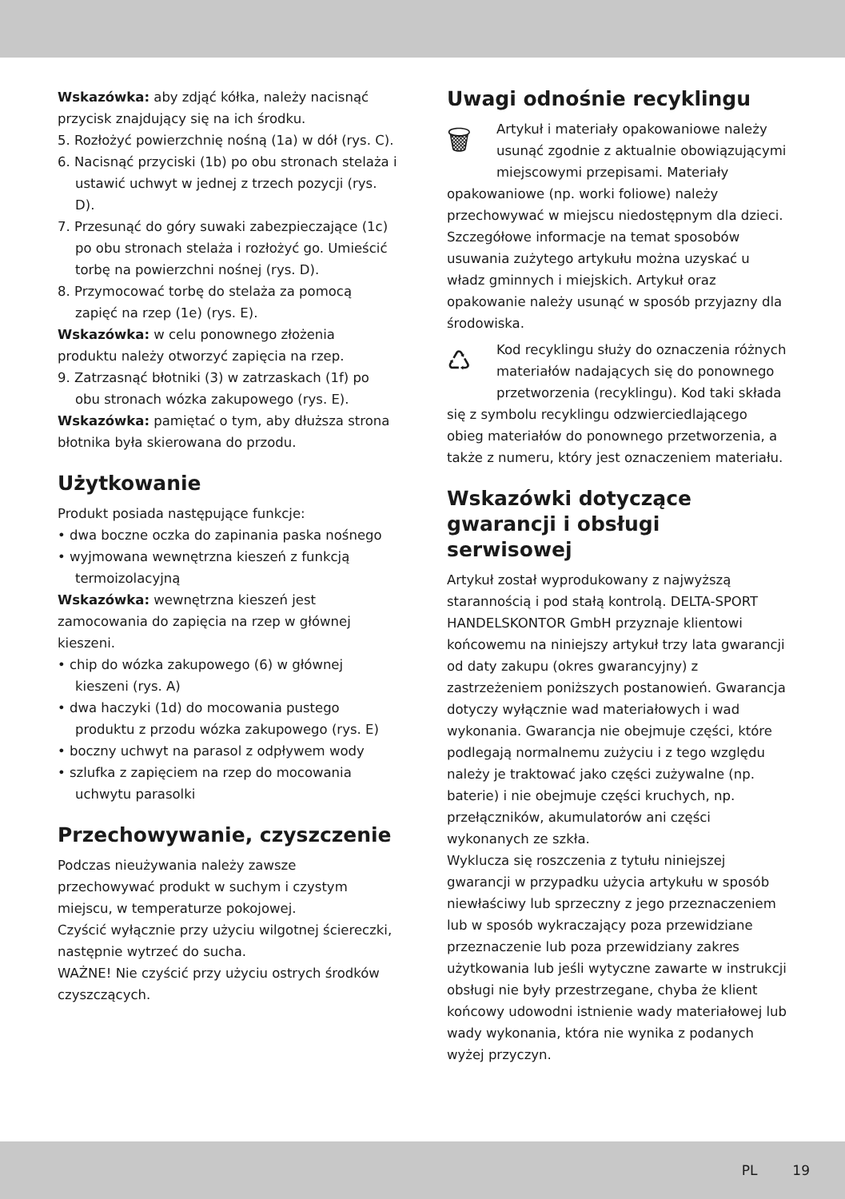Wskazówka: aby zdjąć kółka, należy nacisnąć przycisk znajdujący się na ich środku.
5. Rozłożyć powierzchnię nośną (1a) w dół (rys. C).
6. Nacisnąć przyciski (1b) po obu stronach stelaża i ustawić uchwyt w jednej z trzech pozycji (rys. D).
7. Przesunąć do góry suwaki zabezpieczające (1c) po obu stronach stelaża i rozłożyć go. Umieścić torbę na powierzchni nośnej (rys. D).
8. Przymocować torbę do stelaża za pomocą zapięć na rzep (1e) (rys. E).
Wskazówka: w celu ponownego złożenia produktu należy otworzyć zapięcia na rzep.
9. Zatrzasnąć błotniki (3) w zatrzaskach (1f) po obu stronach wózka zakupowego (rys. E).
Wskazówka: pamiętać o tym, aby dłuższa strona błotnika była skierowana do przodu.
Użytkowanie
Produkt posiada następujące funkcje:
• dwa boczne oczka do zapinania paska nośnego
• wyjmowana wewnętrzna kieszeń z funkcją termoizolacyjną
Wskazówka: wewnętrzna kieszeń jest zamocowania do zapięcia na rzep w głównej kieszeni.
• chip do wózka zakupowego (6) w głównej kieszeni (rys. A)
• dwa haczyki (1d) do mocowania pustego produktu z przodu wózka zakupowego (rys. E)
• boczny uchwyt na parasol z odpływem wody
• szlufka z zapięciem na rzep do mocowania uchwytu parasolki
Przechowywanie, czyszczenie
Podczas nieużywania należy zawsze przechowywać produkt w suchym i czystym miejscu, w temperaturze pokojowej.
Czyścić wyłącznie przy użyciu wilgotnej ściereczki, następnie wytrzeć do sucha.
WAŻNE! Nie czyścić przy użyciu ostrych środków czyszczących.
Uwagi odnośnie recyklingu
🗑
Artykuł i materiały opakowaniowe należy usunąć zgodnie z aktualnie obowiązującymi miejscowymi przepisami. Materiały opakowaniowe (np. worki foliowe) należy przechowywać w miejscu niedostępnym dla dzieci. Szczegółowe informacje na temat sposobów usuwania zużytego artykułu można uzyskać u władz gminnych i miejskich. Artykuł oraz opakowanie należy usunąć w sposób przyjazny dla środowiska.
♺
Kod recyklingu służy do oznaczenia różnych materiałów nadających się do ponownego przetworzenia (recyklingu). Kod taki składa się z symbolu recyklingu odzwierciedlającego obieg materiałów do ponownego przetworzenia, a także z numeru, który jest oznaczeniem materiału.
Wskazówki dotyczące gwarancji i obsługi serwisowej
Artykuł został wyprodukowany z najwyższą starannością i pod stałą kontrolą. DELTA-SPORT HANDELSKONTOR GmbH przyznaje klientowi końcowemu na niniejszy artykuł trzy lata gwarancji od daty zakupu (okres gwarancyjny) z zastrzeżeniem poniższych postanowień. Gwarancja dotyczy wyłącznie wad materiałowych i wad wykonania. Gwarancja nie obejmuje części, które podlegają normalnemu zużyciu i z tego względu należy je traktować jako części zużywalne (np. baterie) i nie obejmuje części kruchych, np. przełączników, akumulatorów ani części wykonanych ze szkła.
Wyklucza się roszczenia z tytułu niniejszej gwarancji w przypadku użycia artykułu w sposób niewłaściwy lub sprzeczny z jego przeznaczeniem lub w sposób wykraczający poza przewidziane przeznaczenie lub poza przewidziany zakres użytkowania lub jeśli wytyczne zawarte w instrukcji obsługi nie były przestrzegane, chyba że klient końcowy udowodni istnienie wady materiałowej lub wady wykonania, która nie wynika z podanych wyżej przyczyn.
PL 19